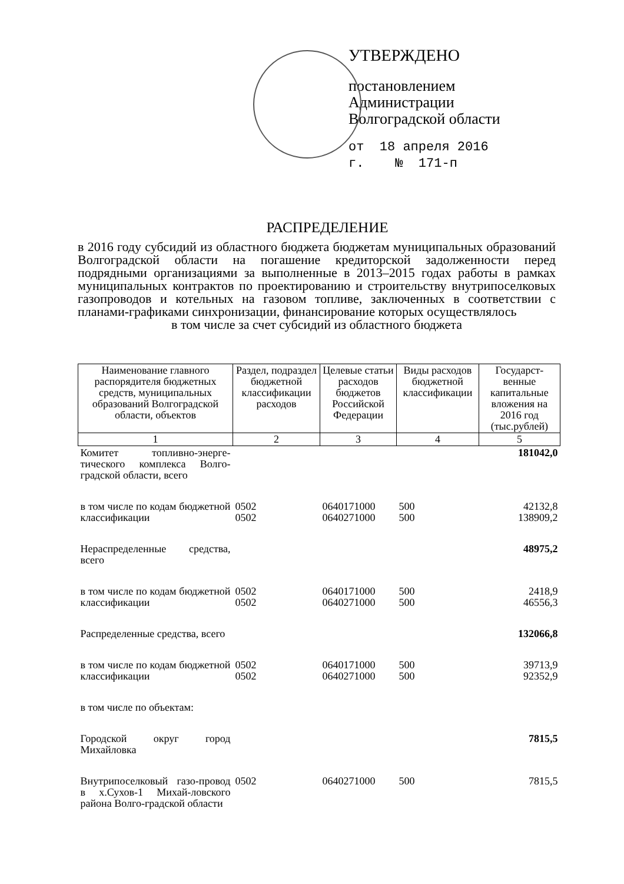УТВЕРЖДЕНО
постановлением
Администрации
Волгоградской области
от 18 апреля 2016 г. № 171-п
РАСПРЕДЕЛЕНИЕ
в 2016 году субсидий из областного бюджета бюджетам муниципальных образований Волгоградской области на погашение кредиторской задолженности перед подрядными организациями за выполненные в 2013–2015 годах работы в рамках муниципальных контрактов по проектированию и строительству внутрипоселковых газопроводов и котельных на газовом топливе, заключенных в соответствии с планами-графиками синхронизации, финансирование которых осуществлялось
в том числе за счет субсидий из областного бюджета
| Наименование главного распорядителя бюджетных средств, муниципальных образований Волгоградской области, объектов | Раздел, подраздел бюджетной классификации расходов | Целевые статьи расходов бюджетов Российской Федерации | Виды расходов бюджетной классификации | Государст-венные капитальные вложения на 2016 год (тыс.рублей) |
| --- | --- | --- | --- | --- |
| 1 | 2 | 3 | 4 | 5 |
| Комитет топливно-энерге-тического комплекса Волго-градской области, всего | | | | 181042,0 |
| в том числе по кодам бюджетной классификации | 0502 0502 | 0640171000 0640271000 | 500 500 | 42132,8 138909,2 |
| Нераспределенные средства, всего | | | | 48975,2 |
| в том числе по кодам бюджетной классификации | 0502 0502 | 0640171000 0640271000 | 500 500 | 2418,9 46556,3 |
| Распределенные средства, всего | | | | 132066,8 |
| в том числе по кодам бюджетной классификации | 0502 0502 | 0640171000 0640271000 | 500 500 | 39713,9 92352,9 |
| в том числе по объектам: | | | | |
| Городской округ город Михайловка | | | | 7815,5 |
| Внутрипоселковый газо-провод в х.Сухов-1 Михай-ловского района Волго-градской области | 0502 | 0640271000 | 500 | 7815,5 |